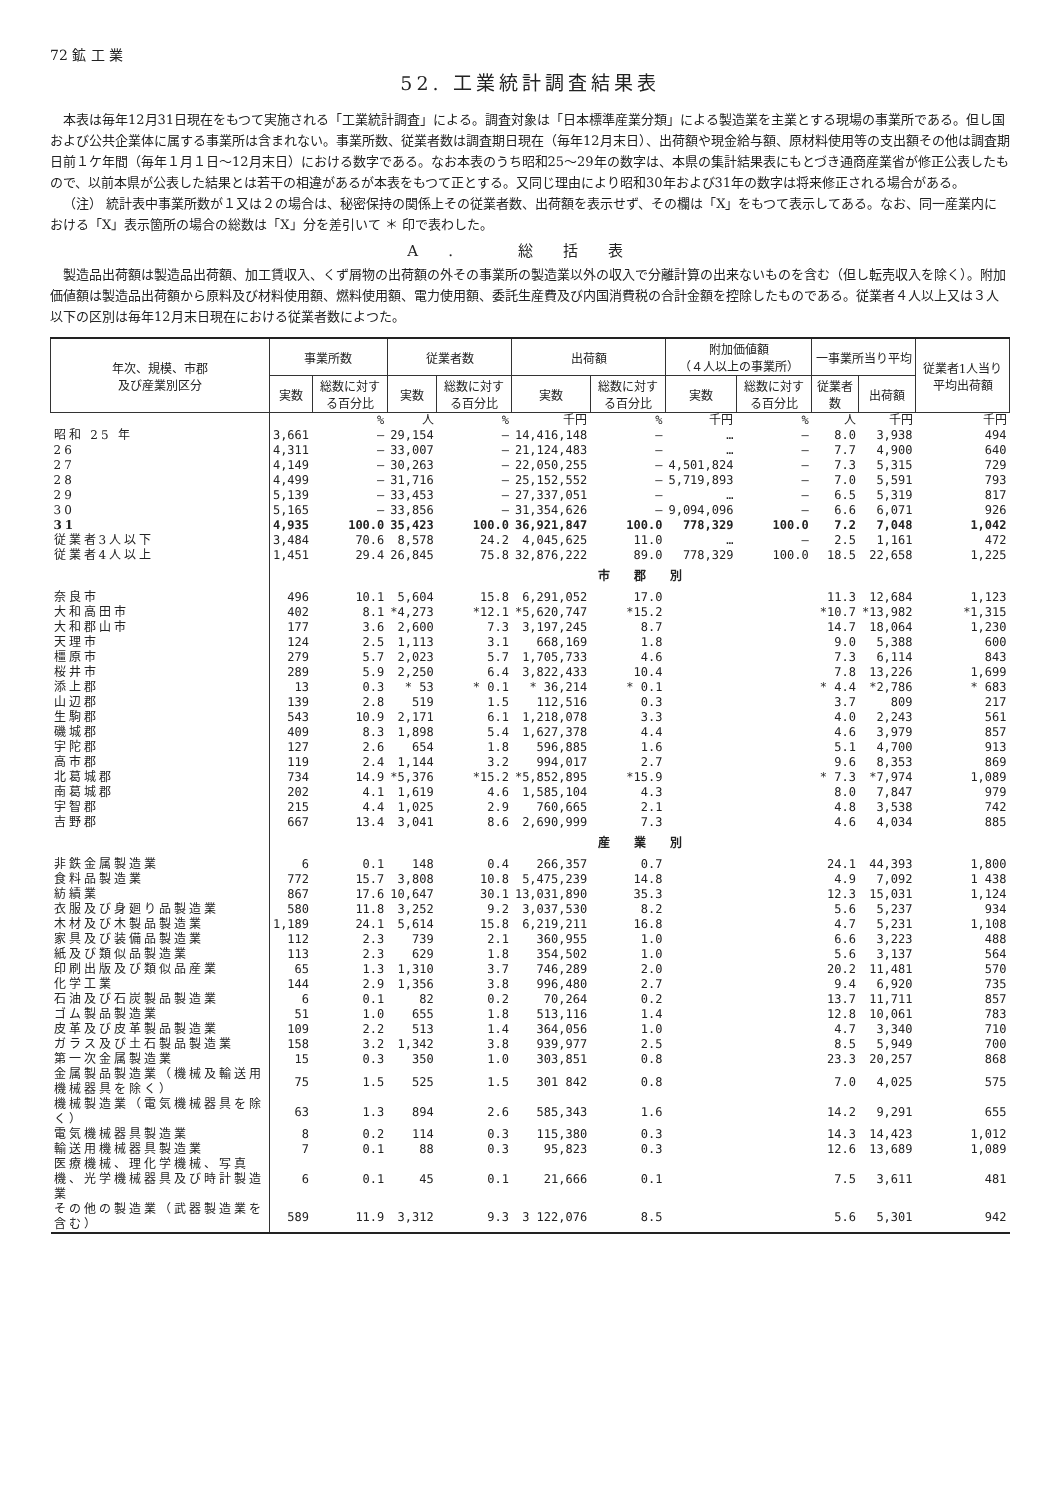72 鉱 工 業
52. 工業統計調査結果表
本表は毎年12月31日現在をもつて実施される「工業統計調査」による。調査対象は「日本標準産業分類」による製造業を主業とする現場の事業所である。但し国および公共企業体に属する事業所は含まれない。事業所数、従業者数は調査期日現在（毎年12月末日）、出荷額や現金給与額、原材料使用等の支出額その他は調査期日前１ケ年間（毎年１月１日〜12月末日）における数字である。なお本表のうち昭和25〜29年の数字は、本県の集計結果表にもとづき通商産業省が修正公表したもので、以前本県が公表した結果とは若干の相違があるが本表をもつて正とする。又同じ理由により昭和30年および31年の数字は将来修正される場合がある。
（注） 統計表中事業所数が１又は２の場合は、秘密保持の関係上その従業者数、出荷額を表示せず、その欄は「X」をもつて表示してある。なお、同一産業内における「X」表示箇所の場合の総数は「X」分を差引いて ＊ 印で表わした。
A. 総括表
製造品出荷額は製造品出荷額、加工賃収入、くず屑物の出荷額の外その事業所の製造業以外の収入で分離計算の出来ないものを含む（但し転売収入を除く）。附加価値額は製造品出荷額から原料及び材料使用額、燃料使用額、電力使用額、委託生産費及び内国消費税の合計金額を控除したものである。従業者４人以上又は３人以下の区別は毎年12月末日現在における従業者数によつた。
| 年次、規模、市郡 及び産業別区分 | 事業所数 | | 従業者数 | | 出荷額 | | 附加価値額 （４人以上の事業所） | | 一事業所当り平均 | | 従業者1人当り平均出荷額 |
| --- | --- | --- | --- | --- | --- | --- | --- | --- | --- | --- | --- |
| | 実数 | 総数に対する百分比 | 実数 | 総数に対する百分比 | 実数 | 総数に対する百分比 | 実数 | 総数に対する百分比 | 従業者数 | 出荷額 | |
| | | % | 人 | % | 千円 | % | 千円 | % | 人 | 千円 | 千円 |
| 昭和 25 年 | 3,661 | — | 29,154 | — | 14,416,148 | — | … | — | 8.0 | 3,938 | 494 |
| 26 | 4,311 | — | 33,007 | — | 21,124,483 | — | … | — | 7.7 | 4,900 | 640 |
| 27 | 4,149 | — | 30,263 | — | 22,050,255 | — | 4,501,824 | — | 7.3 | 5,315 | 729 |
| 28 | 4,499 | — | 31,716 | — | 25,152,552 | — | 5,719,893 | — | 7.0 | 5,591 | 793 |
| 29 | 5,139 | — | 33,453 | — | 27,337,051 | — | … | — | 6.5 | 5,319 | 817 |
| 30 | 5,165 | — | 33,856 | — | 31,354,626 | — | 9,094,096 | — | 6.6 | 6,071 | 926 |
| 31 | 4,935 | 100.0 | 35,423 | 100.0 | 36,921,847 | 100.0 | 778,329 | 100.0 | 7.2 | 7,048 | 1,042 |
| 従業者3人以下 | 3,484 | 70.6 | 8,578 | 24.2 | 4,045,625 | 11.0 | … | — | 2.5 | 1,161 | 472 |
| 従業者4人以上 | 1,451 | 29.4 | 26,845 | 75.8 | 32,876,222 | 89.0 | 778,329 | 100.0 | 18.5 | 22,658 | 1,225 |
| | 市 郡 別 | | | | | | | | | | |
| 奈良市 | 496 | 10.1 | 5,604 | 15.8 | 6,291,052 | 17.0 | | | 11.3 | 12,684 | 1,123 |
| 大和高田市 | 402 | 8.1 | *4,273 | *12.1 | *5,620,747 | *15.2 | | | *10.7 | *13,982 | *1,315 |
| 大和郡山市 | 177 | 3.6 | 2,600 | 7.3 | 3,197,245 | 8.7 | | | 14.7 | 18,064 | 1,230 |
| 天理市 | 124 | 2.5 | 1,113 | 3.1 | 668,169 | 1.8 | | | 9.0 | 5,388 | 600 |
| 橿原市 | 279 | 5.7 | 2,023 | 5.7 | 1,705,733 | 4.6 | | | 7.3 | 6,114 | 843 |
| 桜井市 | 289 | 5.9 | 2,250 | 6.4 | 3,822,433 | 10.4 | | | 7.8 | 13,226 | 1,699 |
| 添上郡 | 13 | 0.3 | * 53 | * 0.1 | * 36,214 | * 0.1 | | | * 4.4 | *2,786 | * 683 |
| 山辺郡 | 139 | 2.8 | 519 | 1.5 | 112,516 | 0.3 | | | 3.7 | 809 | 217 |
| 生駒郡 | 543 | 10.9 | 2,171 | 6.1 | 1,218,078 | 3.3 | | | 4.0 | 2,243 | 561 |
| 磯城郡 | 409 | 8.3 | 1,898 | 5.4 | 1,627,378 | 4.4 | | | 4.6 | 3,979 | 857 |
| 宇陀郡 | 127 | 2.6 | 654 | 1.8 | 596,885 | 1.6 | | | 5.1 | 4,700 | 913 |
| 高市郡 | 119 | 2.4 | 1,144 | 3.2 | 994,017 | 2.7 | | | 9.6 | 8,353 | 869 |
| 北葛城郡 | 734 | 14.9 | *5,376 | *15.2 | *5,852,895 | *15.9 | | | * 7.3 | *7,974 | 1,089 |
| 南葛城郡 | 202 | 4.1 | 1,619 | 4.6 | 1,585,104 | 4.3 | | | 8.0 | 7,847 | 979 |
| 宇智郡 | 215 | 4.4 | 1,025 | 2.9 | 760,665 | 2.1 | | | 4.8 | 3,538 | 742 |
| 吉野郡 | 667 | 13.4 | 3,041 | 8.6 | 2,690,999 | 7.3 | | | 4.6 | 4,034 | 885 |
| | 産 業 別 | | | | | | | | | | |
| 非鉄金属製造業 | 6 | 0.1 | 148 | 0.4 | 266,357 | 0.7 | | | 24.1 | 44,393 | 1,800 |
| 食料品製造業 | 772 | 15.7 | 3,808 | 10.8 | 5,475,239 | 14.8 | | | 4.9 | 7,092 | 1 438 |
| 紡績業 | 867 | 17.6 | 10,647 | 30.1 | 13,031,890 | 35.3 | | | 12.3 | 15,031 | 1,124 |
| 衣服及び身廻り品製造業 | 580 | 11.8 | 3,252 | 9.2 | 3,037,530 | 8.2 | | | 5.6 | 5,237 | 934 |
| 木材及び木製品製造業 | 1,189 | 24.1 | 5,614 | 15.8 | 6,219,211 | 16.8 | | | 4.7 | 5,231 | 1,108 |
| 家具及び装備品製造業 | 112 | 2.3 | 739 | 2.1 | 360,955 | 1.0 | | | 6.6 | 3,223 | 488 |
| 紙及び類似品製造業 | 113 | 2.3 | 629 | 1.8 | 354,502 | 1.0 | | | 5.6 | 3,137 | 564 |
| 印刷出版及び類似品産業 | 65 | 1.3 | 1,310 | 3.7 | 746,289 | 2.0 | | | 20.2 | 11,481 | 570 |
| 化学工業 | 144 | 2.9 | 1,356 | 3.8 | 996,480 | 2.7 | | | 9.4 | 6,920 | 735 |
| 石油及び石炭製品製造業 | 6 | 0.1 | 82 | 0.2 | 70,264 | 0.2 | | | 13.7 | 11,711 | 857 |
| ゴム製品製造業 | 51 | 1.0 | 655 | 1.8 | 513,116 | 1.4 | | | 12.8 | 10,061 | 783 |
| 皮革及び皮革製品製造業 | 109 | 2.2 | 513 | 1.4 | 364,056 | 1.0 | | | 4.7 | 3,340 | 710 |
| ガラス及び土石製品製造業 | 158 | 3.2 | 1,342 | 3.8 | 939,977 | 2.5 | | | 8.5 | 5,949 | 700 |
| 第一次金属製造業 | 15 | 0.3 | 350 | 1.0 | 303,851 | 0.8 | | | 23.3 | 20,257 | 868 |
| 金属製品製造業（機械及輸送用機械器具を除く） | 75 | 1.5 | 525 | 1.5 | 301 842 | 0.8 | | | 7.0 | 4,025 | 575 |
| 機械製造業（電気機械器具を除く） | 63 | 1.3 | 894 | 2.6 | 585,343 | 1.6 | | | 14.2 | 9,291 | 655 |
| 電気機械器具製造業 | 8 | 0.2 | 114 | 0.3 | 115,380 | 0.3 | | | 14.3 | 14,423 | 1,012 |
| 輸送用機械器具製造業 | 7 | 0.1 | 88 | 0.3 | 95,823 | 0.3 | | | 12.6 | 13,689 | 1,089 |
| 医療機械、理化学機械、写真機、光学機械器具及び時計製造業 | 6 | 0.1 | 45 | 0.1 | 21,666 | 0.1 | | | 7.5 | 3,611 | 481 |
| その他の製造業（武器製造業を含む） | 589 | 11.9 | 3,312 | 9.3 | 3 122,076 | 8.5 | | | 5.6 | 5,301 | 942 |